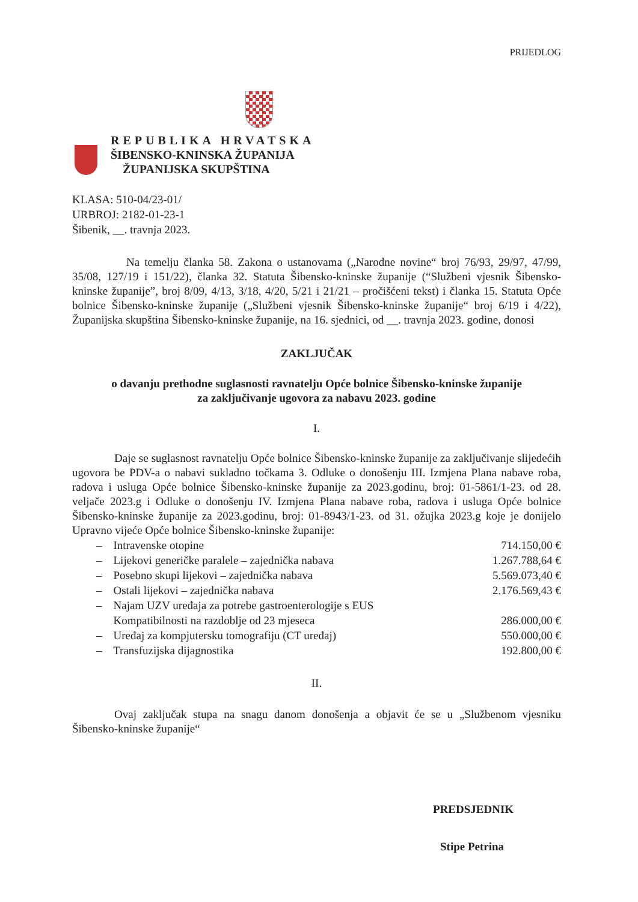PRIJEDLOG
REPUBLIKA HRVATSKA
ŠIBENSKO-KNINSKA ŽUPANIJA
ŽUPANIJSKA SKUPŠTINA
KLASA: 510-04/23-01/
URBROJ: 2182-01-23-1
Šibenik, __. travnja 2023.
Na temelju članka 58. Zakona o ustanovama („Narodne novine“ broj 76/93, 29/97, 47/99, 35/08, 127/19 i 151/22), članka 32. Statuta Šibensko-kninske županije (“Službeni vjesnik Šibensko-kninske županije”, broj 8/09, 4/13, 3/18, 4/20, 5/21 i 21/21 – pročišćeni tekst) i članka 15. Statuta Opće bolnice Šibensko-kninske županije („Službeni vjesnik Šibensko-kninske županije“ broj 6/19 i 4/22), Županijska skupština Šibensko-kninske županije, na 16. sjednici, od __. travnja 2023. godine, donosi
ZAKLJUČAK
o davanju prethodne suglasnosti ravnatelju Opće bolnice Šibensko-kninske županije
za zaključivanje ugovora za nabavu 2023. godine
I.
Daje se suglasnost ravnatelju Opće bolnice Šibensko-kninske županije za zaključivanje slijedećih ugovora be PDV-a o nabavi sukladno točkama 3. Odluke o donošenju III. Izmjena Plana nabave roba, radova i usluga Opće bolnice Šibensko-kninske županije za 2023.godinu, broj: 01-5861/1-23. od 28. veljače 2023.g i Odluke o donošenju IV. Izmjena Plana nabave roba, radova i usluga Opće bolnice Šibensko-kninske županije za 2023.godinu, broj: 01-8943/1-23. od 31. ožujka 2023.g koje je donijelo Upravno vijeće Opće bolnice Šibensko-kninske županije:
– Intravenske otopine 714.150,00 €
– Lijekovi generičke paralele – zajednička nabava 1.267.788,64 €
– Posebno skupi lijekovi – zajednička nabava 5.569.073,40 €
– Ostali lijekovi – zajednička nabava 2.176.569,43 €
– Najam UZV uređaja za potrebe gastroenterologije s EUS
Kompatibilnosti na razdoblje od 23 mjeseca 286.000,00 €
– Uređaj za kompjutersku tomografiju (CT uređaj) 550.000,00 €
– Transfuzijska dijagnostika 192.800,00 €
II.
Ovaj zaključak stupa na snagu danom donošenja a objavit će se u „Službenom vjesniku Šibensko-kninske županije“
PREDSJEDNIK
Stipe Petrina